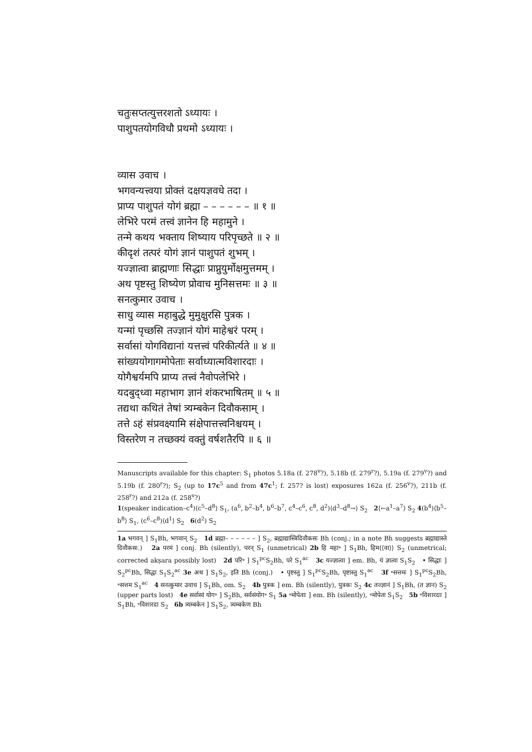चतुःसप्तत्युत्तरशतो ऽध्यायः ।
पाशुपतयोगविधौ प्रथमो ऽध्यायः ।
व्यास उवाच ।
भगवन्यत्त्वया प्रोक्तं दक्षयज्ञवधे तदा ।
प्राप्य पाशुपतं योगं ब्रह्मा – – – – – – ॥ १ ॥
लेभिरे परमं तत्त्वं ज्ञानेन हि महामुने ।
तन्मे कथय भक्ताय शिष्याय परिपृच्छते ॥ २ ॥
कीदृशं तत्परं योगं ज्ञानं पाशुपतं शुभम् ।
यज्ज्ञात्वा ब्राह्मणाः सिद्धाः प्राप्नुयुर्मोक्षमुत्तमम् ।
अथ पृष्टस्तु शिष्येण प्रोवाच मुनिसत्तमः ॥ ३ ॥
सनत्कुमार उवाच ।
साधु व्यास महाबुद्धे मुमुक्षुरसि पुत्रक ।
यन्मां पृच्छसि तज्ज्ञानं योगं माहेश्वरं परम् ।
सर्वासां योगविद्यानां यत्तत्त्वं परिकीर्त्यते ॥ ४ ॥
सांख्ययोगागमोपेताः सर्वाध्यात्मविशारदाः ।
योगैश्वर्यमपि प्राप्य तत्त्वं नैवोपलेभिरे ।
यदबुद्ध्वा महाभाग ज्ञानं शंकरभाषितम् ॥ ५ ॥
तद्यथा कथितं तेषां त्र्यम्बकेन दिवौकसाम् ।
तत्ते ऽहं संप्रवक्ष्यामि संक्षेपात्तत्त्वनिश्चयम् ।
विस्तरेण न तच्छक्यं वक्तुं वर्षशतैरपि ॥ ६ ॥
Manuscripts available for this chapter: S<sub>1</sub> photos 5.18a (f. 278<sup>v</sup>?), 5.18b (f. 279<sup>r</sup>?), 5.19a (f. 279<sup>v</sup>?) and 5.19b (f. 280<sup>r</sup>?); S<sub>2</sub> (up to 17c<sup>5</sup> and from 47c<sup>1</sup>; f. 257? is lost) exposures 162a (f. 256<sup>v</sup>?), 211b (f. 258<sup>r</sup>?) and 212a (f. 258<sup>v</sup>?)
1(speaker indication–c<sup>4</sup>)⟨c<sup>5</sup>–d<sup>8</sup>⟩ S<sub>1</sub>, (a<sup>6</sup>, b<sup>2</sup>–b<sup>4</sup>, b<sup>6</sup>–b<sup>7</sup>, c<sup>4</sup>–c<sup>6</sup>, c<sup>8</sup>, d<sup>2</sup>)⟨d<sup>3</sup>–d<sup>8</sup>→⟩ S<sub>2</sub> 2⟨←a<sup>1</sup>–a<sup>7</sup>⟩ S<sub>2</sub> 4(b<sup>4</sup>)⟨b<sup>5</sup>–b<sup>8</sup>⟩ S<sub>1</sub>, (c<sup>6</sup>–c<sup>8</sup>)⟨d<sup>1</sup>⟩ S<sub>2</sub> 6(d<sup>2</sup>) S<sub>2</sub>
1a भगवन् ] S<sub>1</sub>Bh, भगवान् S<sub>2</sub> 1d ब्रह्मा– – – – – – ] S<sub>2</sub>, ब्रह्माद्यास्त्रिदिवौकसः Bh (conj.; in a note Bh suggests ब्रह्माद्यास्ते दिवौकसः.) 2a परमं ] conj. Bh (silently), परन् S<sub>1</sub> (unmetrical) 2b हि महा॰ ] S<sub>1</sub>Bh, हिम⟨⟨वा⟩⟩ S<sub>2</sub> (unmetrical; corrected akṣara possibly lost) 2d परि॰ ] S<sub>1</sub><sup>pc</sup>S<sub>2</sub>Bh, परे S<sub>1</sub><sup>ac</sup> 3c यज्ज्ञात्वा ] em. Bh, यं ज्ञात्वा S<sub>1</sub>S<sub>2</sub> • सिद्धाः ] S<sub>2</sub><sup>pc</sup>Bh, सिद्धा S<sub>1</sub>S<sub>2</sub><sup>ac</sup> 3e अथ ] S<sub>1</sub>S<sub>2</sub>, इति Bh (conj.) • पृष्टस्तु ] S<sub>1</sub><sup>pc</sup>S<sub>2</sub>Bh, पृष्टास्तु S<sub>1</sub><sup>ac</sup> 3f ॰सत्तमः ] S<sub>1</sub><sup>pc</sup>S<sub>2</sub>Bh, ॰सत्तम S<sub>1</sub><sup>ac</sup> 4 सनत्कुमार उवाच ] S<sub>1</sub>Bh, om. S<sub>2</sub> 4b पुत्रक ] em. Bh (silently), पुत्रकः S<sub>2</sub> 4c तज्ज्ञानं ] S<sub>1</sub>Bh, (त ज्ञान) S<sub>2</sub> (upper parts lost) 4e सर्वासां योग॰ ] S<sub>2</sub>Bh, सर्वसंयोग॰ S<sub>1</sub> 5a ॰मोपेताः ] em. Bh (silently), ॰मोपेता S<sub>1</sub>S<sub>2</sub> 5b ॰विशारदाः ] S<sub>1</sub>Bh, ॰विशारदा S<sub>2</sub> 6b त्र्यम्बकेन ] S<sub>1</sub>S<sub>2</sub>, त्र्यम्बकेण Bh